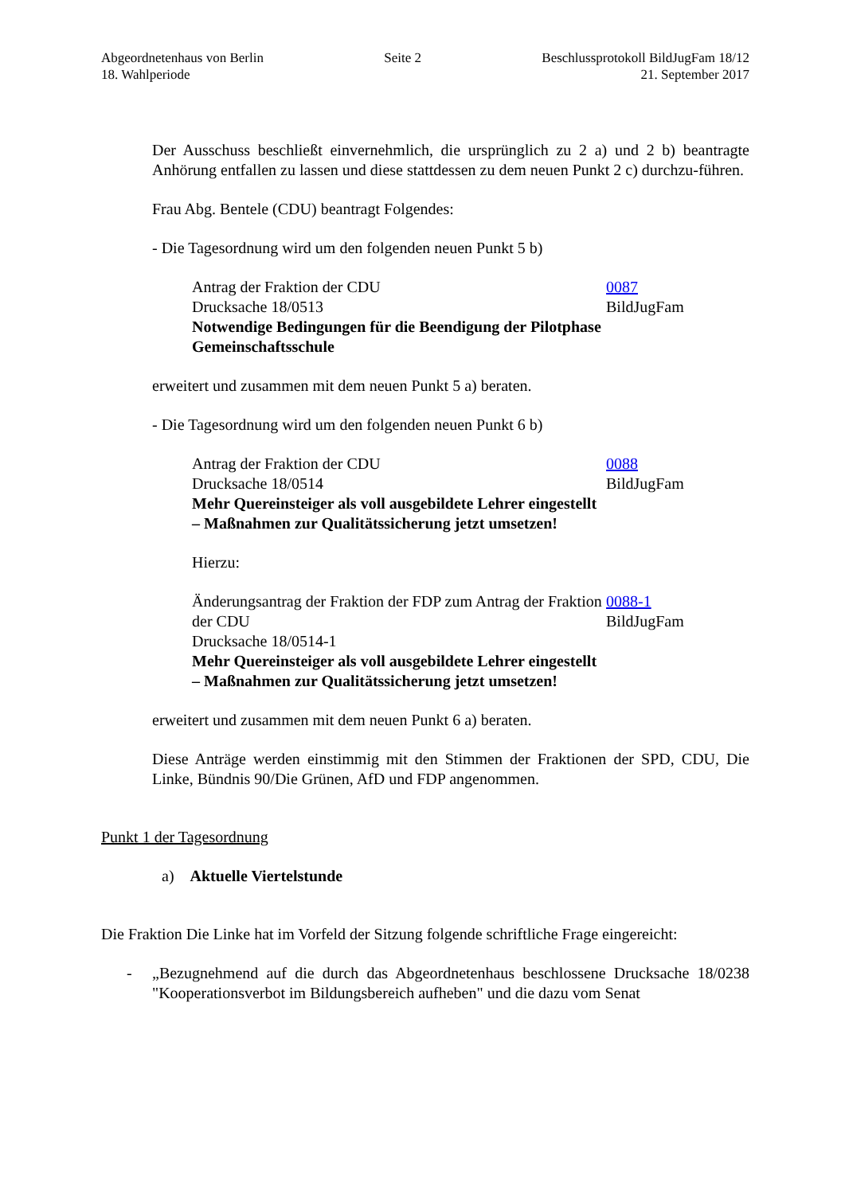Abgeordnetenhaus von Berlin
18. Wahlperiode
Seite 2 Beschlussprotokoll BildJugFam 18/12
21. September 2017
Der Ausschuss beschließt einvernehmlich, die ursprünglich zu 2 a) und 2 b) beantragte Anhörung entfallen zu lassen und diese stattdessen zu dem neuen Punkt 2 c) durchzu-führen.
Frau Abg. Bentele (CDU) beantragt Folgendes:
- Die Tagesordnung wird um den folgenden neuen Punkt 5 b)
Antrag der Fraktion der CDU
Drucksache 18/0513
Notwendige Bedingungen für die Beendigung der Pilotphase Gemeinschaftsschule
0087
BildJugFam
erweitert und zusammen mit dem neuen Punkt 5 a) beraten.
- Die Tagesordnung wird um den folgenden neuen Punkt 6 b)
Antrag der Fraktion der CDU
Drucksache 18/0514
Mehr Quereinsteiger als voll ausgebildete Lehrer eingestellt – Maßnahmen zur Qualitätssicherung jetzt umsetzen!
0088
BildJugFam
Hierzu:
Änderungsantrag der Fraktion der FDP zum Antrag der Fraktion der CDU
Drucksache 18/0514-1
Mehr Quereinsteiger als voll ausgebildete Lehrer eingestellt – Maßnahmen zur Qualitätssicherung jetzt umsetzen!
0088-1
BildJugFam
erweitert und zusammen mit dem neuen Punkt 6 a) beraten.
Diese Anträge werden einstimmig mit den Stimmen der Fraktionen der SPD, CDU, Die Linke, Bündnis 90/Die Grünen, AfD und FDP angenommen.
Punkt 1 der Tagesordnung
a) Aktuelle Viertelstunde
Die Fraktion Die Linke hat im Vorfeld der Sitzung folgende schriftliche Frage eingereicht:
- „Bezugnehmend auf die durch das Abgeordnetenhaus beschlossene Drucksache 18/0238 "Kooperationsverbot im Bildungsbereich aufheben" und die dazu vom Senat